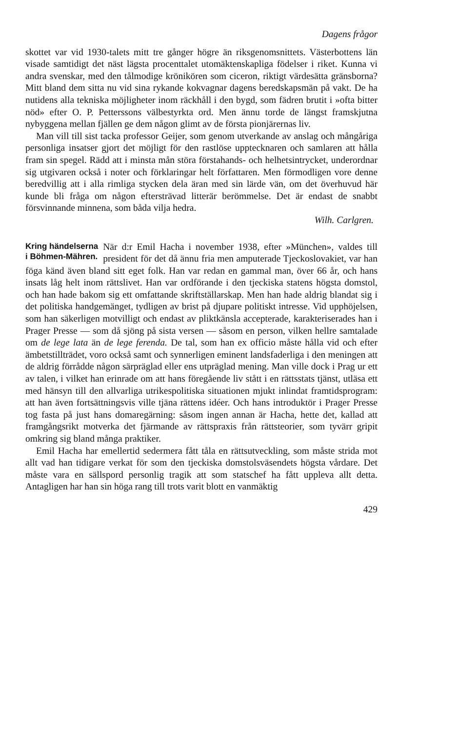Dagens frågor
skottet var vid 1930-talets mitt tre gånger högre än riksgenomsnittets. Västerbottens län visade samtidigt det näst lägsta procenttalet utomäktenskapliga födelser i riket. Kunna vi andra svenskar, med den tålmodige krönikören som ciceron, riktigt värdesätta gränsborna? Mitt bland dem sitta nu vid sina rykande kokvagnar dagens beredskapsmän på vakt. De ha nutidens alla tekniska möjligheter inom räckhåll i den bygd, som fädren brutit i »ofta bitter nöd» efter O. P. Petterssons välbestyrkta ord. Men ännu torde de längst framskjutna nybyggena mellan fjällen ge dem någon glimt av de första pionjärernas liv.
Man vill till sist tacka professor Geijer, som genom utverkande av anslag och mångåriga personliga insatser gjort det möjligt för den rastlöse upptecknaren och samlaren att hålla fram sin spegel. Rädd att i minsta mån störa förstahands- och helhetsintrycket, underordnar sig utgivaren också i noter och förklaringar helt författaren. Men förmodligen vore denne beredvillig att i alla rimliga stycken dela äran med sin lärde vän, om det överhuvud här kunde bli fråga om någon eftersträvad litterär berömmelse. Det är endast de snabbt försvinnande minnena, som båda vilja hedra.
Wilh. Carlgren.
Kring händelserna
i Böhmen-Mähren. När d:r Emil Hacha i november 1938, efter »München», valdes till president för det då ännu fria men amputerade Tjeckoslovakiet, var han föga känd även bland sitt eget folk. Han var redan en gammal man, över 66 år, och hans insats låg helt inom rättslivet. Han var ordförande i den tjeckiska statens högsta domstol, och han hade bakom sig ett omfattande skriftställarskap. Men han hade aldrig blandat sig i det politiska handgemänget, tydligen av brist på djupare politiskt intresse. Vid upphöjelsen, som han säkerligen motvilligt och endast av pliktkänsla accepterade, karakteriserades han i Prager Presse — som då sjöng på sista versen — såsom en person, vilken hellre samtalade om de lege lata än de lege ferenda. De tal, som han ex officio måste hålla vid och efter ämbetstillträdet, voro också samt och synnerligen eminent landsfaderliga i den meningen att de aldrig förrådde någon särpräglad eller ens utpräglad mening. Man ville dock i Prag ur ett av talen, i vilket han erinrade om att hans föregående liv stått i en rättsstats tjänst, utläsa ett med hänsyn till den allvarliga utrikespolitiska situationen mjukt inlindat framtidsprogram: att han även fortsättningsvis ville tjäna rättens idéer. Och hans introduktör i Prager Presse tog fasta på just hans domaregärning: såsom ingen annan är Hacha, hette det, kallad att framgångsrikt motverka det fjärmande av rättspraxis från rättsteorier, som tyvärr gripit omkring sig bland många praktiker.
Emil Hacha har emellertid sedermera fått tåla en rättsutveckling, som måste strida mot allt vad han tidigare verkat för som den tjeckiska domstolsväsendets högsta vårdare. Det måste vara en sällspord personlig tragik att som statschef ha fått uppleva allt detta. Antagligen har han sin höga rang till trots varit blott en vanmäktig
429